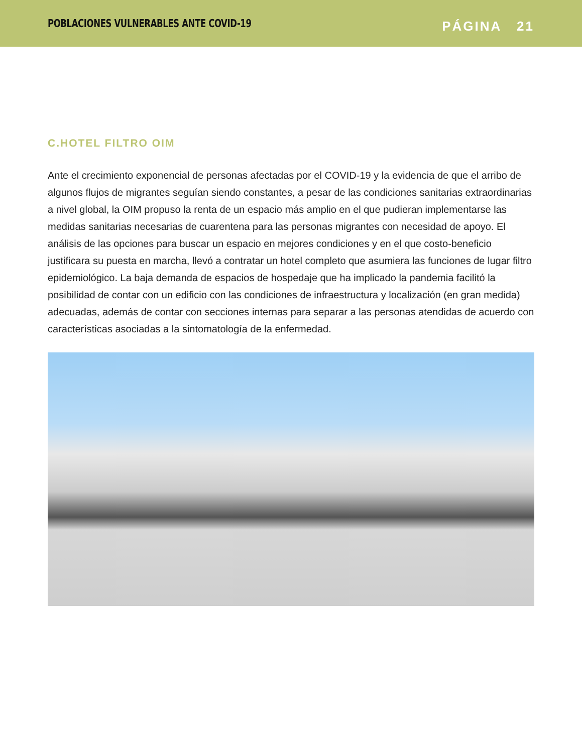POBLACIONES VULNERABLES ANTE COVID-19 PÁGINA 21
C.HOTEL FILTRO OIM
Ante el crecimiento exponencial de personas afectadas por el COVID-19 y la evidencia de que el arribo de algunos flujos de migrantes seguían siendo constantes, a pesar de las condiciones sanitarias extraordinarias a nivel global, la OIM propuso la renta de un espacio más amplio en el que pudieran implementarse las medidas sanitarias necesarias de cuarentena para las personas migrantes con necesidad de apoyo. El análisis de las opciones para buscar un espacio en mejores condiciones y en el que costo-beneficio justificara su puesta en marcha, llevó a contratar un hotel completo que asumiera las funciones de lugar filtro epidemiológico. La baja demanda de espacios de hospedaje que ha implicado la pandemia facilitó la posibilidad de contar con un edificio con las condiciones de infraestructura y localización (en gran medida) adecuadas, además de contar con secciones internas para separar a las personas atendidas de acuerdo con características asociadas a la sintomatología de la enfermedad.